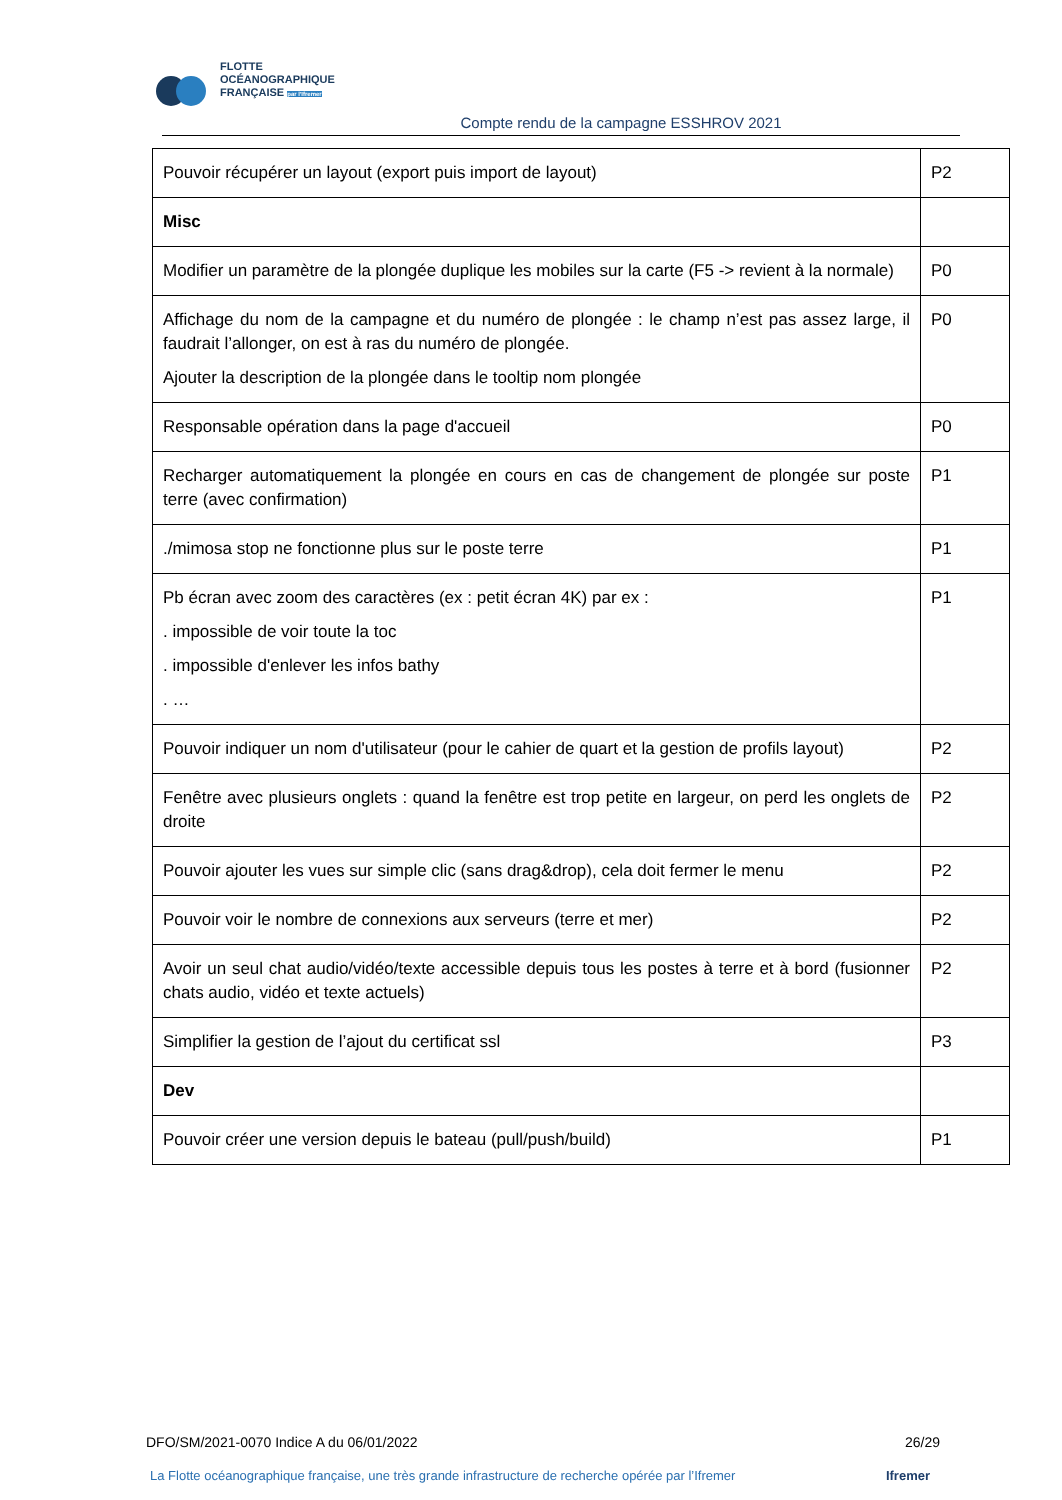FLOTTE
OCÉANOGRAPHIQUE
FRANÇAISE par l'Ifremer
Compte rendu de la campagne ESSHROV 2021
| Pouvoir récupérer un layout (export puis import de layout) | P2 |
| Misc | |
| Modifier un paramètre de la plongée duplique les mobiles sur la carte (F5 -> revient à la normale) | P0 |
| Affichage du nom de la campagne et du numéro de plongée : le champ n’est pas assez large, il faudrait l’allonger, on est à ras du numéro de plongée. Ajouter la description de la plongée dans le tooltip nom plongée | P0 |
| Responsable opération dans la page d'accueil | P0 |
| Recharger automatiquement la plongée en cours en cas de changement de plongée sur poste terre (avec confirmation) | P1 |
| ./mimosa stop ne fonctionne plus sur le poste terre | P1 |
| Pb écran avec zoom des caractères (ex : petit écran 4K) par ex : . impossible de voir toute la toc . impossible d'enlever les infos bathy . … | P1 |
| Pouvoir indiquer un nom d'utilisateur (pour le cahier de quart et la gestion de profils layout) | P2 |
| Fenêtre avec plusieurs onglets : quand la fenêtre est trop petite en largeur, on perd les onglets de droite | P2 |
| Pouvoir ajouter les vues sur simple clic (sans drag&drop), cela doit fermer le menu | P2 |
| Pouvoir voir le nombre de connexions aux serveurs (terre et mer) | P2 |
| Avoir un seul chat audio/vidéo/texte accessible depuis tous les postes à terre et à bord (fusionner chats audio, vidéo et texte actuels) | P2 |
| Simplifier la gestion de l’ajout du certificat ssl | P3 |
| Dev | |
| Pouvoir créer une version depuis le bateau (pull/push/build) | P1 |
DFO/SM/2021-0070 Indice A du 06/01/2022 26/29
La Flotte océanographique française, une très grande infrastructure de recherche opérée par l’Ifremer Ifremer